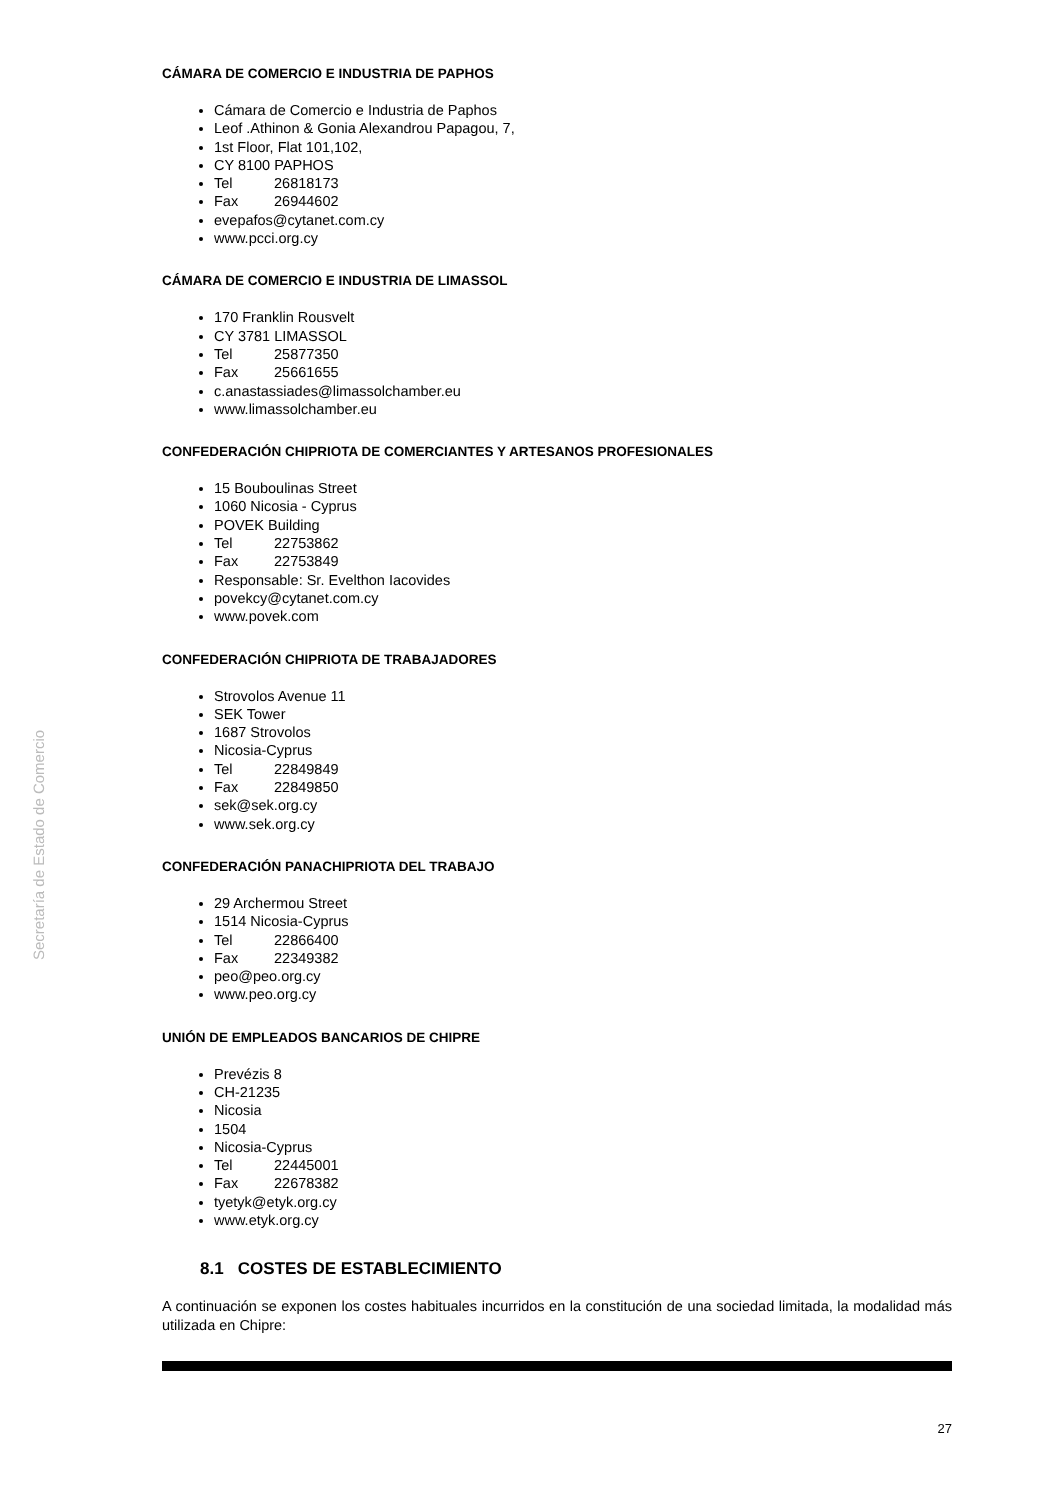Secretaría de Estado de Comercio
CÁMARA DE COMERCIO E INDUSTRIA DE PAPHOS
Cámara de Comercio e Industria de Paphos
Leof .Athinon & Gonia Alexandrou Papagou, 7,
1st Floor, Flat 101,102,
CY 8100 PAPHOS
Tel 26818173
Fax 26944602
evepafos@cytanet.com.cy
www.pcci.org.cy
CÁMARA DE COMERCIO E INDUSTRIA DE LIMASSOL
170 Franklin Rousvelt
CY 3781 LIMASSOL
Tel 25877350
Fax 25661655
c.anastassiades@limassolchamber.eu
www.limassolchamber.eu
CONFEDERACIÓN CHIPRIOTA DE COMERCIANTES Y ARTESANOS PROFESIONALES
15 Bouboulinas Street
1060 Nicosia - Cyprus
POVEK Building
Tel 22753862
Fax 22753849
Responsable: Sr. Evelthon Iacovides
povekcy@cytanet.com.cy
www.povek.com
CONFEDERACIÓN CHIPRIOTA DE TRABAJADORES
Strovolos Avenue 11
SEK Tower
1687 Strovolos
Nicosia-Cyprus
Tel 22849849
Fax 22849850
sek@sek.org.cy
www.sek.org.cy
CONFEDERACIÓN PANACHIPRIOTA DEL TRABAJO
29 Archermou Street
1514 Nicosia-Cyprus
Tel 22866400
Fax 22349382
peo@peo.org.cy
www.peo.org.cy
UNIÓN DE EMPLEADOS BANCARIOS DE CHIPRE
Prevézis 8
CH-21235
Nicosia
1504
Nicosia-Cyprus
Tel 22445001
Fax 22678382
tyetyk@etyk.org.cy
www.etyk.org.cy
8.1 COSTES DE ESTABLECIMIENTO
A continuación se exponen los costes habituales incurridos en la constitución de una sociedad limitada, la modalidad más utilizada en Chipre:
27